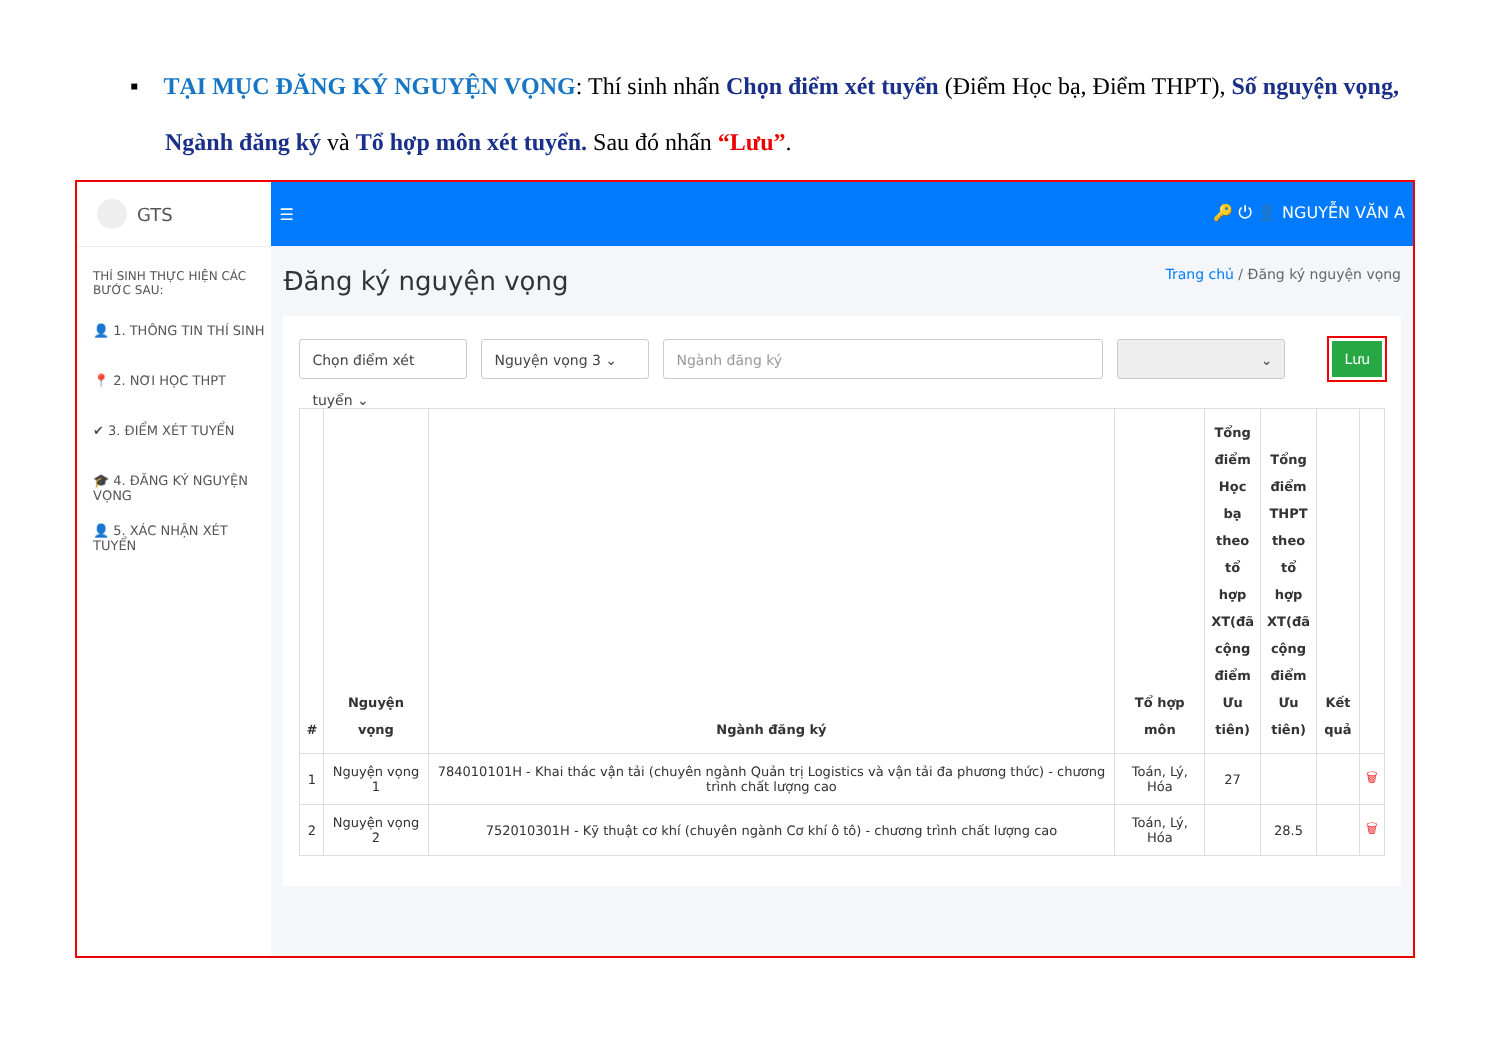▪ TẠI MỤC ĐĂNG KÝ NGUYỆN VỌNG: Thí sinh nhấn Chọn điểm xét tuyển (Điểm Học bạ, Điểm THPT), Số nguyện vọng, Ngành đăng ký và Tổ hợp môn xét tuyển. Sau đó nhấn “Lưu”.
GTS
THÍ SINH THỰC HIỆN CÁC BƯỚC SAU:
👤 1. THÔNG TIN THÍ SINH
📍 2. NƠI HỌC THPT
✔ 3. ĐIỂM XÉT TUYỂN
🎓 4. ĐĂNG KÝ NGUYỆN VỌNG
👤 5. XÁC NHẬN XÉT TUYỂN
☰ 🔑 ⏻ 👤 NGUYỄN VĂN A
Đăng ký nguyện vọng Trang chủ / Đăng ký nguyện vọng
Chọn điểm xét tuyển ⌄
Nguyện vọng 3 ⌄ Ngành đăng ký ⌄
Lưu
| # | Nguyện vọng | Ngành đăng ký | Tổ hợp môn | Tổng điểm Học bạ theo tổ hợp XT(đã cộng điểm Ưu tiên) | Tổng điểm THPT theo tổ hợp XT(đã cộng điểm Ưu tiên) | Kết quả | |
| --- | --- | --- | --- | --- | --- | --- | --- |
| 1 | Nguyện vọng 1 | 784010101H - Khai thác vận tải (chuyên ngành Quản trị Logistics và vận tải đa phương thức) - chương trình chất lượng cao | Toán, Lý, Hóa | 27 | | | 🗑 |
| 2 | Nguyện vọng 2 | 752010301H - Kỹ thuật cơ khí (chuyên ngành Cơ khí ô tô) - chương trình chất lượng cao | Toán, Lý, Hóa | | 28.5 | | 🗑 |